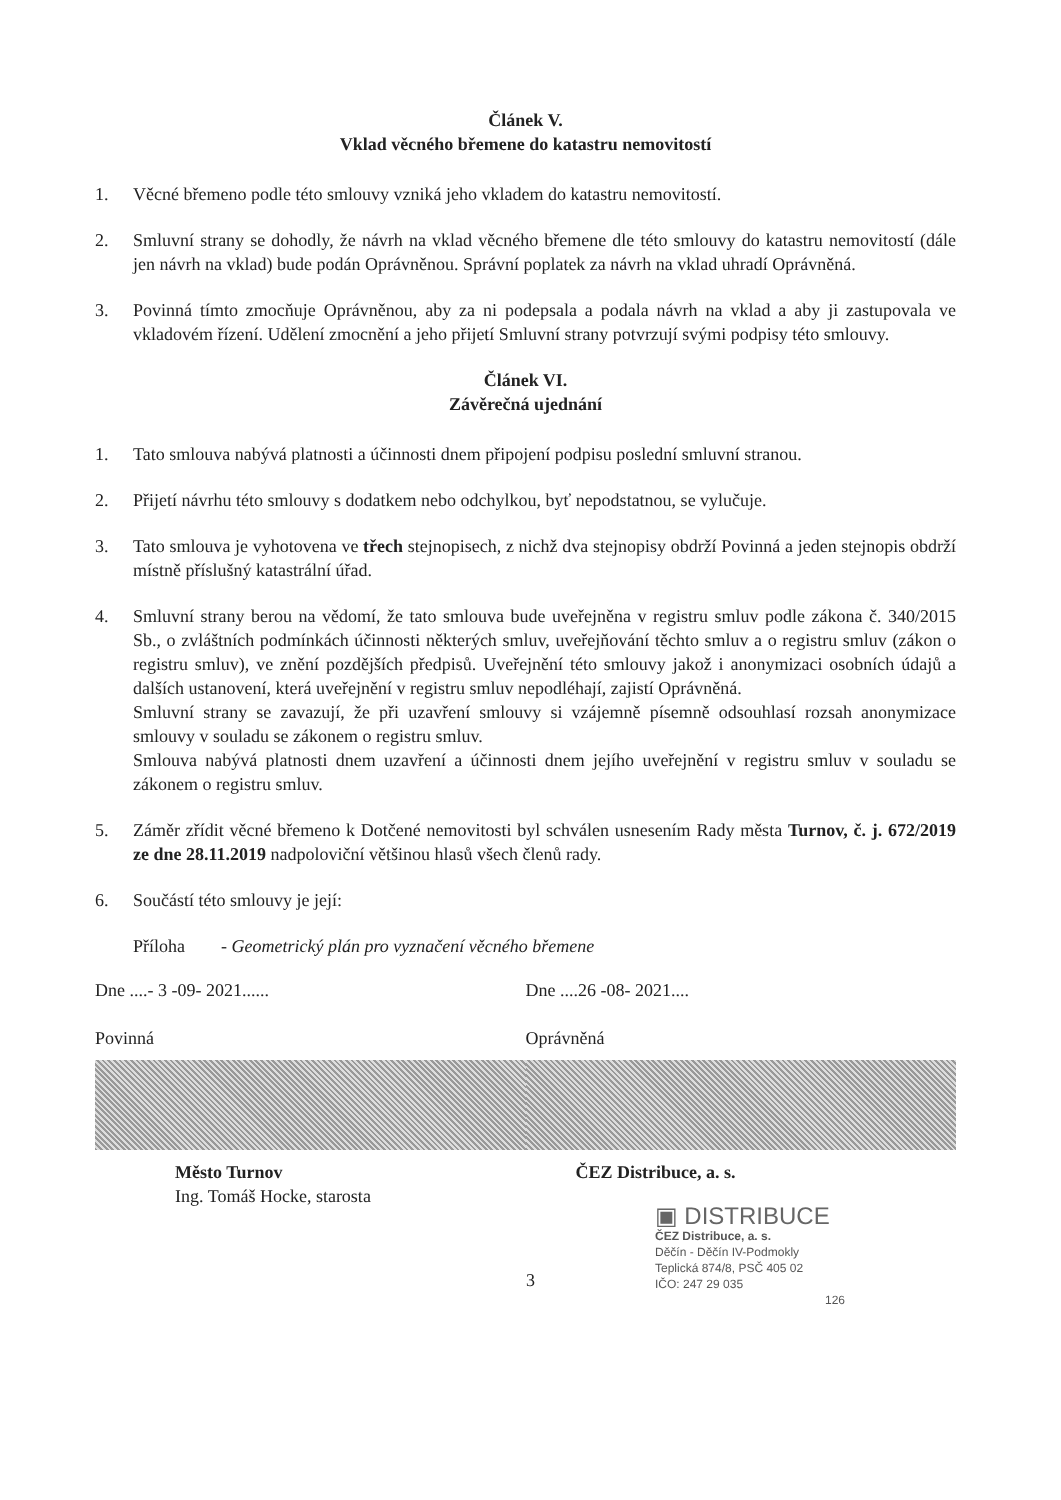Článek V.
Vklad věcného břemene do katastru nemovitostí
1. Věcné břemeno podle této smlouvy vzniká jeho vkladem do katastru nemovitostí.
2. Smluvní strany se dohodly, že návrh na vklad věcného břemene dle této smlouvy do katastru nemovitostí (dále jen návrh na vklad) bude podán Oprávněnou. Správní poplatek za návrh na vklad uhradí Oprávněná.
3. Povinná tímto zmocňuje Oprávněnou, aby za ni podepsala a podala návrh na vklad a aby ji zastupovala ve vkladovém řízení. Udělení zmocnění a jeho přijetí Smluvní strany potvrzují svými podpisy této smlouvy.
Článek VI.
Závěrečná ujednání
1. Tato smlouva nabývá platnosti a účinnosti dnem připojení podpisu poslední smluvní stranou.
2. Přijetí návrhu této smlouvy s dodatkem nebo odchylkou, byť nepodstatnou, se vylučuje.
3. Tato smlouva je vyhotovena ve třech stejnopisech, z nichž dva stejnopisy obdrží Povinná a jeden stejnopis obdrží místně příslušný katastrální úřad.
4. Smluvní strany berou na vědomí, že tato smlouva bude uveřejněna v registru smluv podle zákona č. 340/2015 Sb., o zvláštních podmínkách účinnosti některých smluv, uveřejňování těchto smluv a o registru smluv (zákon o registru smluv), ve znění pozdějších předpisů. Uveřejnění této smlouvy jakož i anonymizaci osobních údajů a dalších ustanovení, která uveřejnění v registru smluv nepodléhají, zajistí Oprávněná.
Smluvní strany se zavazují, že při uzavření smlouvy si vzájemně písemně odsouhlasí rozsah anonymizace smlouvy v souladu se zákonem o registru smluv.
Smlouva nabývá platnosti dnem uzavření a účinnosti dnem jejího uveřejnění v registru smluv v souladu se zákonem o registru smluv.
5. Záměr zřídit věcné břemeno k Dotčené nemovitosti byl schválen usnesením Rady města Turnov, č. j. 672/2019 ze dne 28.11.2019 nadpoloviční většinou hlasů všech členů rady.
6. Součástí této smlouvy je její:
Příloha - Geometrický plán pro vyznačení věcného břemene
Dne ....- 3 -09- 2021......
Povinná
Město Turnov
Ing. Tomáš Hocke, starosta
Dne ....26 -08- 2021....
Oprávněná
ČEZ Distribuce, a. s.
▣ DISTRIBUCE
ČEZ Distribuce, a. s.
Děčín - Děčín IV-Podmokly
Teplická 874/8, PSČ 405 02
IČO: 247 29 035
126
3